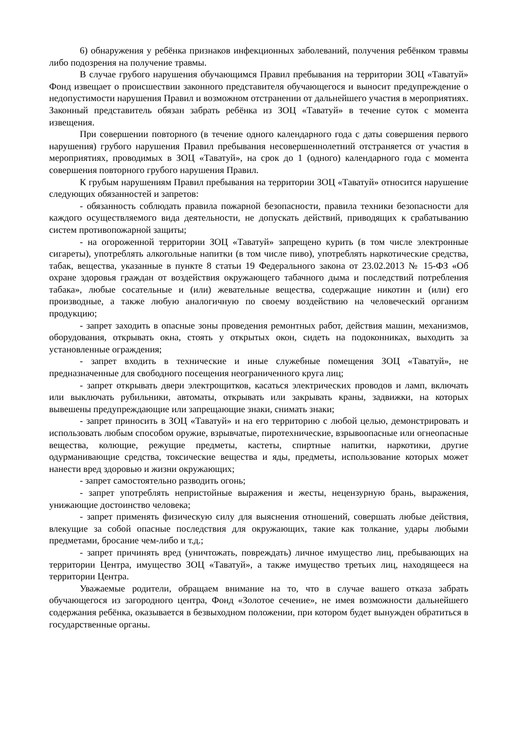6) обнаружения у ребёнка признаков инфекционных заболеваний, получения ребёнком травмы либо подозрения на получение травмы.
В случае грубого нарушения обучающимся Правил пребывания на территории ЗОЦ «Таватуй» Фонд извещает о происшествии законного представителя обучающегося и выносит предупреждение о недопустимости нарушения Правил и возможном отстранении от дальнейшего участия в мероприятиях. Законный представитель обязан забрать ребёнка из ЗОЦ «Таватуй» в течение суток с момента извещения.
При совершении повторного (в течение одного календарного года с даты совершения первого нарушения) грубого нарушения Правил пребывания несовершеннолетний отстраняется от участия в мероприятиях, проводимых в ЗОЦ «Таватуй», на срок до 1 (одного) календарного года с момента совершения повторного грубого нарушения Правил.
К грубым нарушениям Правил пребывания на территории ЗОЦ «Таватуй» относится нарушение следующих обязанностей и запретов:
- обязанность соблюдать правила пожарной безопасности, правила техники безопасности для каждого осуществляемого вида деятельности, не допускать действий, приводящих к срабатыванию систем противопожарной защиты;
- на огороженной территории ЗОЦ «Таватуй» запрещено курить (в том числе электронные сигареты), употреблять алкогольные напитки (в том числе пиво), употреблять наркотические средства, табак, вещества, указанные в пункте 8 статьи 19 Федерального закона от 23.02.2013 № 15-ФЗ «Об охране здоровья граждан от воздействия окружающего табачного дыма и последствий потребления табака», любые сосательные и (или) жевательные вещества, содержащие никотин и (или) его производные, а также любую аналогичную по своему воздействию на человеческий организм продукцию;
- запрет заходить в опасные зоны проведения ремонтных работ, действия машин, механизмов, оборудования, открывать окна, стоять у открытых окон, сидеть на подоконниках, выходить за установленные ограждения;
- запрет входить в технические и иные служебные помещения ЗОЦ «Таватуй», не предназначенные для свободного посещения неограниченного круга лиц;
- запрет открывать двери электрощитков, касаться электрических проводов и ламп, включать или выключать рубильники, автоматы, открывать или закрывать краны, задвижки, на которых вывешены предупреждающие или запрещающие знаки, снимать знаки;
- запрет приносить в ЗОЦ «Таватуй» и на его территорию с любой целью, демонстрировать и использовать любым способом оружие, взрывчатые, пиротехнические, взрывоопасные или огнеопасные вещества, колющие, режущие предметы, кастеты, спиртные напитки, наркотики, другие одурманивающие средства, токсические вещества и яды, предметы, использование которых может нанести вред здоровью и жизни окружающих;
- запрет самостоятельно разводить огонь;
- запрет употреблять непристойные выражения и жесты, нецензурную брань, выражения, унижающие достоинство человека;
- запрет применять физическую силу для выяснения отношений, совершать любые действия, влекущие за собой опасные последствия для окружающих, такие как толкание, удары любыми предметами, бросание чем-либо и т.д.;
- запрет причинять вред (уничтожать, повреждать) личное имущество лиц, пребывающих на территории Центра, имущество ЗОЦ «Таватуй», а также имущество третьих лиц, находящееся на территории Центра.
Уважаемые родители, обращаем внимание на то, что в случае вашего отказа забрать обучающегося из загородного центра, Фонд «Золотое сечение», не имея возможности дальнейшего содержания ребёнка, оказывается в безвыходном положении, при котором будет вынужден обратиться в государственные органы.